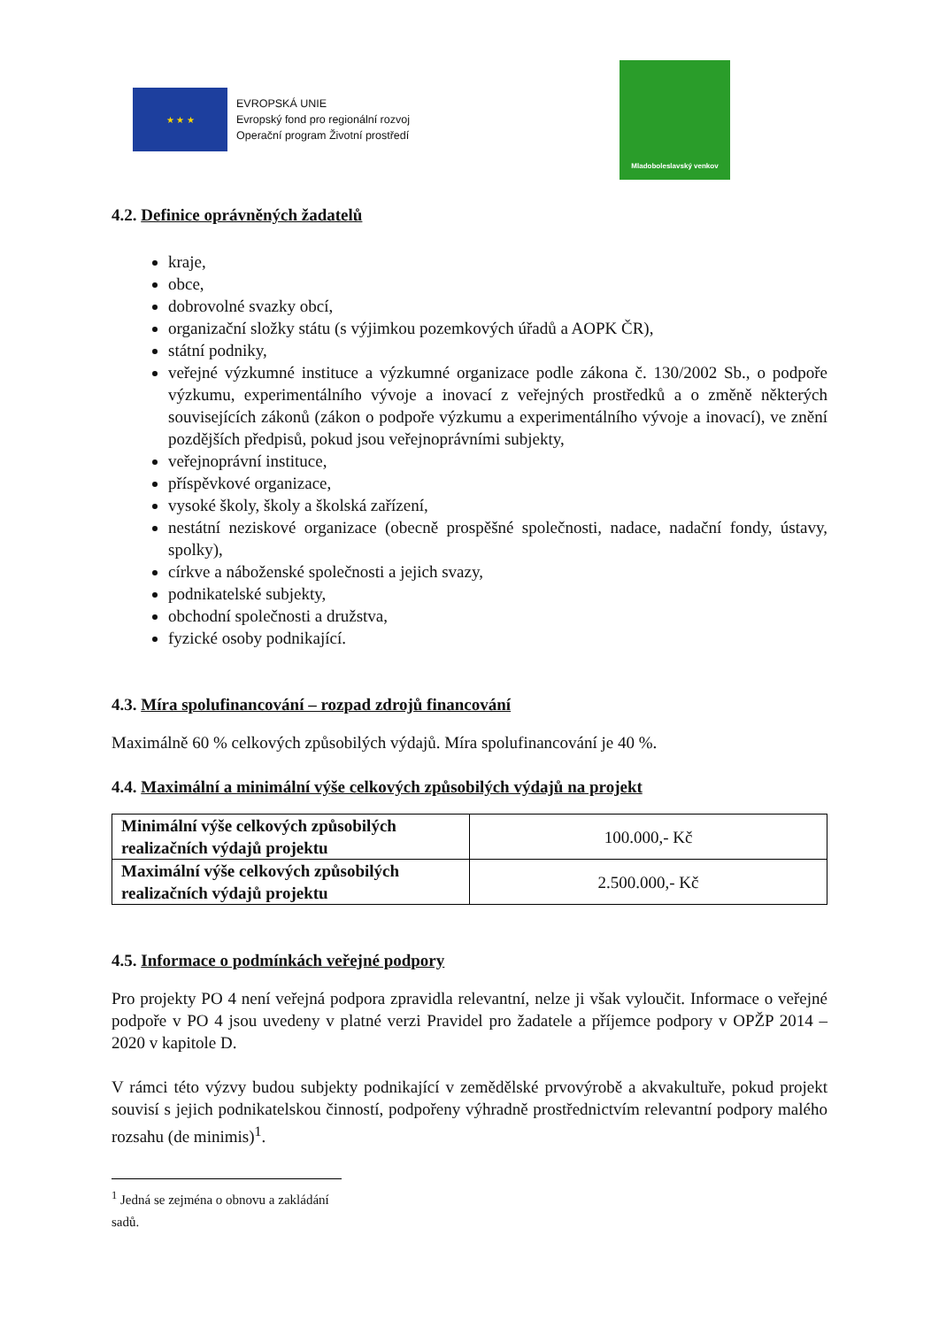★ ★ ★
EVROPSKÁ UNIE
Evropský fond pro regionální rozvoj
Operační program Životní prostředí
Mladoboleslavský venkov
4.2. Definice oprávněných žadatelů
kraje,
obce,
dobrovolné svazky obcí,
organizační složky státu (s výjimkou pozemkových úřadů a AOPK ČR),
státní podniky,
veřejné výzkumné instituce a výzkumné organizace podle zákona č. 130/2002 Sb., o podpoře výzkumu, experimentálního vývoje a inovací z veřejných prostředků a o změně některých souvisejících zákonů (zákon o podpoře výzkumu a experimentálního vývoje a inovací), ve znění pozdějších předpisů, pokud jsou veřejnoprávními subjekty,
veřejnoprávní instituce,
příspěvkové organizace,
vysoké školy, školy a školská zařízení,
nestátní neziskové organizace (obecně prospěšné společnosti, nadace, nadační fondy, ústavy, spolky),
církve a náboženské společnosti a jejich svazy,
podnikatelské subjekty,
obchodní společnosti a družstva,
fyzické osoby podnikající.
4.3. Míra spolufinancování – rozpad zdrojů financování
Maximálně 60 % celkových způsobilých výdajů. Míra spolufinancování je 40 %.
4.4. Maximální a minimální výše celkových způsobilých výdajů na projekt
| Minimální výše celkových způsobilých realizačních výdajů projektu | 100.000,- Kč |
| Maximální výše celkových způsobilých realizačních výdajů projektu | 2.500.000,- Kč |
4.5. Informace o podmínkách veřejné podpory
Pro projekty PO 4 není veřejná podpora zpravidla relevantní, nelze ji však vyloučit. Informace o veřejné podpoře v PO 4 jsou uvedeny v platné verzi Pravidel pro žadatele a příjemce podpory v OPŽP 2014 – 2020 v kapitole D.
V rámci této výzvy budou subjekty podnikající v zemědělské prvovýrobě a akvakultuře, pokud projekt souvisí s jejich podnikatelskou činností, podpořeny výhradně prostřednictvím relevantní podpory malého rozsahu (de minimis)<sup>1</sup>.
<sup>1</sup> Jedná se zejména o obnovu a zakládání sadů.